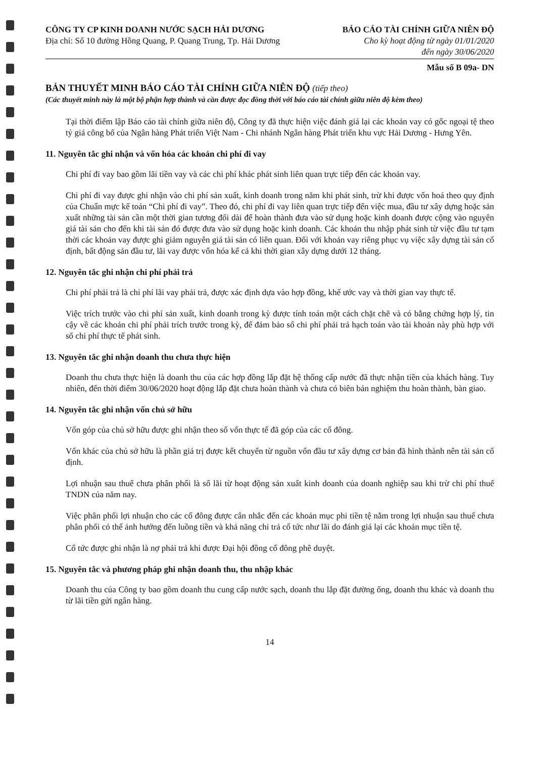CÔNG TY CP KINH DOANH NƯỚC SẠCH HẢI DƯƠNG
Địa chỉ: Số 10 đường Hồng Quang, P. Quang Trung, Tp. Hải Dương
BÁO CÁO TÀI CHÍNH GIỮA NIÊN ĐỘ
Cho kỳ hoạt động từ ngày 01/01/2020
đến ngày 30/06/2020
Mẫu số B 09a- DN
BẢN THUYẾT MINH BÁO CÁO TÀI CHÍNH GIỮA NIÊN ĐỘ (tiếp theo)
(Các thuyết minh này là một bộ phận hợp thành và cần được đọc đồng thời với báo cáo tài chính giữa niên độ kèm theo)
Tại thời điểm lập Báo cáo tài chính giữa niên độ, Công ty đã thực hiện việc đánh giá lại các khoản vay có gốc ngoại tệ theo tỷ giá công bố của Ngân hàng Phát triển Việt Nam - Chi nhánh Ngân hàng Phát triển khu vực Hải Dương - Hưng Yên.
11. Nguyên tắc ghi nhận và vốn hóa các khoản chi phí đi vay
Chi phí đi vay bao gồm lãi tiền vay và các chi phí khác phát sinh liên quan trực tiếp đến các khoản vay.
Chi phí đi vay được ghi nhận vào chi phí sản xuất, kinh doanh trong năm khi phát sinh, trừ khi được vốn hoá theo quy định của Chuẩn mực kế toán “Chi phí đi vay”. Theo đó, chi phí đi vay liên quan trực tiếp đến việc mua, đầu tư xây dựng hoặc sản xuất những tài sản cần một thời gian tương đối dài để hoàn thành đưa vào sử dụng hoặc kinh doanh được cộng vào nguyên giá tài sản cho đến khi tài sản đó được đưa vào sử dụng hoặc kinh doanh. Các khoản thu nhập phát sinh từ việc đầu tư tạm thời các khoản vay được ghi giảm nguyên giá tài sản có liên quan. Đối với khoản vay riêng phục vụ việc xây dựng tài sản cố định, bất động sản đầu tư, lãi vay được vốn hóa kể cả khi thời gian xây dựng dưới 12 tháng.
12. Nguyên tắc ghi nhận chi phí phải trả
Chi phí phải trả là chi phí lãi vay phải trả, được xác định dựa vào hợp đồng, khế ước vay và thời gian vay thực tế.
Việc trích trước vào chi phí sản xuất, kinh doanh trong kỳ được tính toán một cách chặt chẽ và có bằng chứng hợp lý, tin cậy về các khoản chi phí phải trích trước trong kỳ, để đảm bảo số chi phí phải trả hạch toán vào tài khoản này phù hợp với số chi phí thực tế phát sinh.
13. Nguyên tắc ghi nhận doanh thu chưa thực hiện
Doanh thu chưa thực hiện là doanh thu của các hợp đồng lắp đặt hệ thống cấp nước đã thực nhận tiền của khách hàng. Tuy nhiên, đến thời điểm 30/06/2020 hoạt động lắp đặt chưa hoàn thành và chưa có biên bản nghiệm thu hoàn thành, bàn giao.
14. Nguyên tắc ghi nhận vốn chủ sở hữu
Vốn góp của chủ sở hữu được ghi nhận theo số vốn thực tế đã góp của các cổ đông.
Vốn khác của chủ sở hữu là phần giá trị được kết chuyển từ nguồn vốn đầu tư xây dựng cơ bản đã hình thành nên tài sản cố định.
Lợi nhuận sau thuế chưa phân phối là số lãi từ hoạt động sản xuất kinh doanh của doanh nghiệp sau khi trừ chi phí thuế TNDN của năm nay.
Việc phân phối lợi nhuận cho các cổ đông được cân nhắc đến các khoản mục phi tiền tệ nằm trong lợi nhuận sau thuế chưa phân phối có thể ảnh hưởng đến luồng tiền và khả năng chi trả cổ tức như lãi do đánh giá lại các khoản mục tiền tệ.
Cổ tức được ghi nhận là nợ phải trả khi được Đại hội đồng cổ đông phê duyệt.
15. Nguyên tắc và phương pháp ghi nhận doanh thu, thu nhập khác
Doanh thu của Công ty bao gồm doanh thu cung cấp nước sạch, doanh thu lắp đặt đường ống, doanh thu khác và doanh thu từ lãi tiền gửi ngân hàng.
14